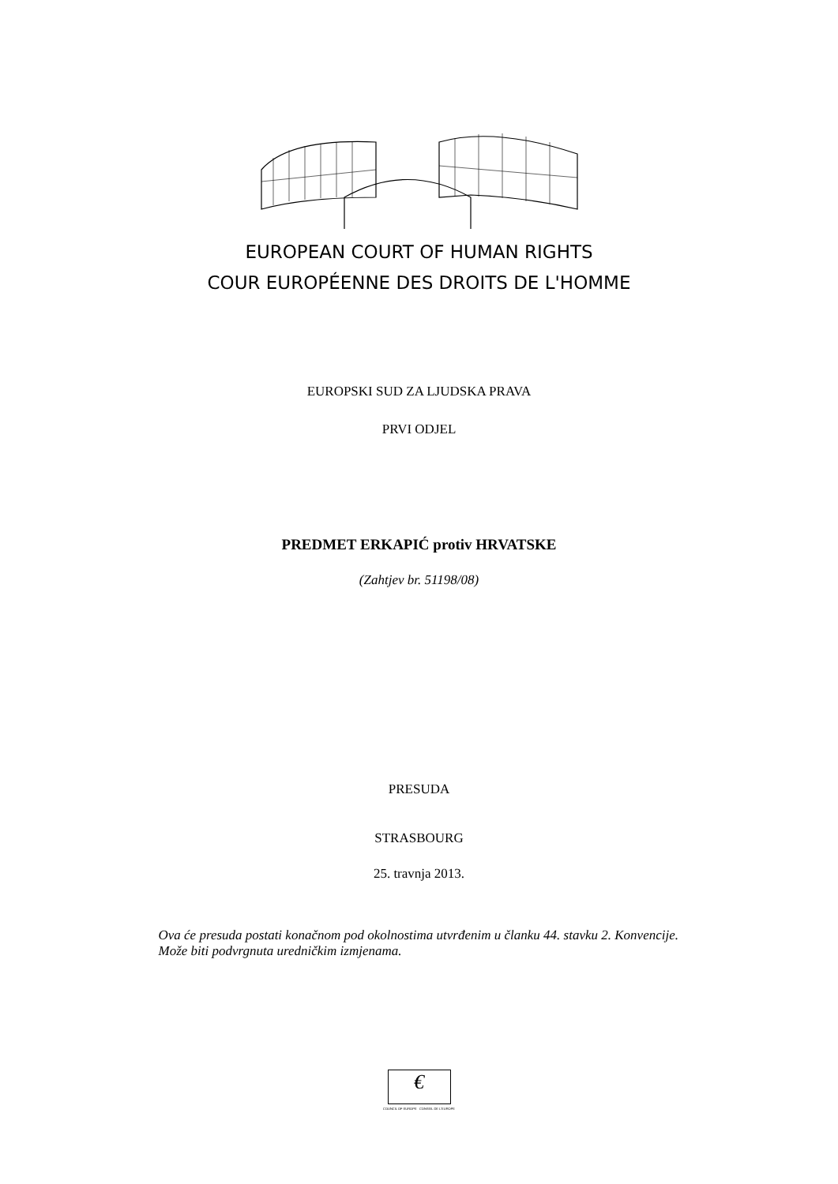EUROPEAN COURT OF HUMAN RIGHTS
COUR EUROPÉENNE DES DROITS DE L'HOMME
EUROPSKI SUD ZA LJUDSKA PRAVA
PRVI ODJEL
PREDMET ERKAPIĆ protiv HRVATSKE
(Zahtjev br. 51198/08)
PRESUDA
STRASBOURG
25. travnja 2013.
Ova će presuda postati konačnom pod okolnostima utvrđenim u članku 44. stavku 2. Konvencije. Može biti podvrgnuta uredničkim izmjenama.
€
COUNCIL OF EUROPE CONSEIL DE L'EUROPE